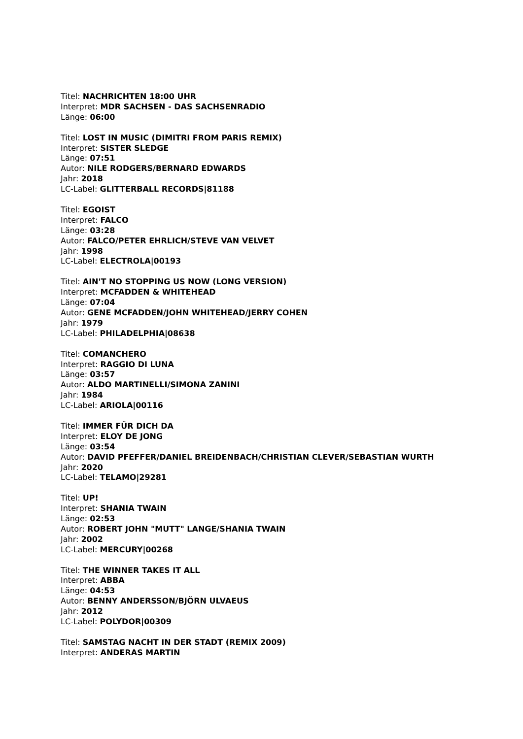Titel: NACHRICHTEN 18:00 UHR
Interpret: MDR SACHSEN - DAS SACHSENRADIO
Länge: 06:00
Titel: LOST IN MUSIC (DIMITRI FROM PARIS REMIX)
Interpret: SISTER SLEDGE
Länge: 07:51
Autor: NILE RODGERS/BERNARD EDWARDS
Jahr: 2018
LC-Label: GLITTERBALL RECORDS|81188
Titel: EGOIST
Interpret: FALCO
Länge: 03:28
Autor: FALCO/PETER EHRLICH/STEVE VAN VELVET
Jahr: 1998
LC-Label: ELECTROLA|00193
Titel: AIN'T NO STOPPING US NOW (LONG VERSION)
Interpret: MCFADDEN & WHITEHEAD
Länge: 07:04
Autor: GENE MCFADDEN/JOHN WHITEHEAD/JERRY COHEN
Jahr: 1979
LC-Label: PHILADELPHIA|08638
Titel: COMANCHERO
Interpret: RAGGIO DI LUNA
Länge: 03:57
Autor: ALDO MARTINELLI/SIMONA ZANINI
Jahr: 1984
LC-Label: ARIOLA|00116
Titel: IMMER FÜR DICH DA
Interpret: ELOY DE JONG
Länge: 03:54
Autor: DAVID PFEFFER/DANIEL BREIDENBACH/CHRISTIAN CLEVER/SEBASTIAN WURTH
Jahr: 2020
LC-Label: TELAMO|29281
Titel: UP!
Interpret: SHANIA TWAIN
Länge: 02:53
Autor: ROBERT JOHN "MUTT" LANGE/SHANIA TWAIN
Jahr: 2002
LC-Label: MERCURY|00268
Titel: THE WINNER TAKES IT ALL
Interpret: ABBA
Länge: 04:53
Autor: BENNY ANDERSSON/BJÖRN ULVAEUS
Jahr: 2012
LC-Label: POLYDOR|00309
Titel: SAMSTAG NACHT IN DER STADT (REMIX 2009)
Interpret: ANDERAS MARTIN